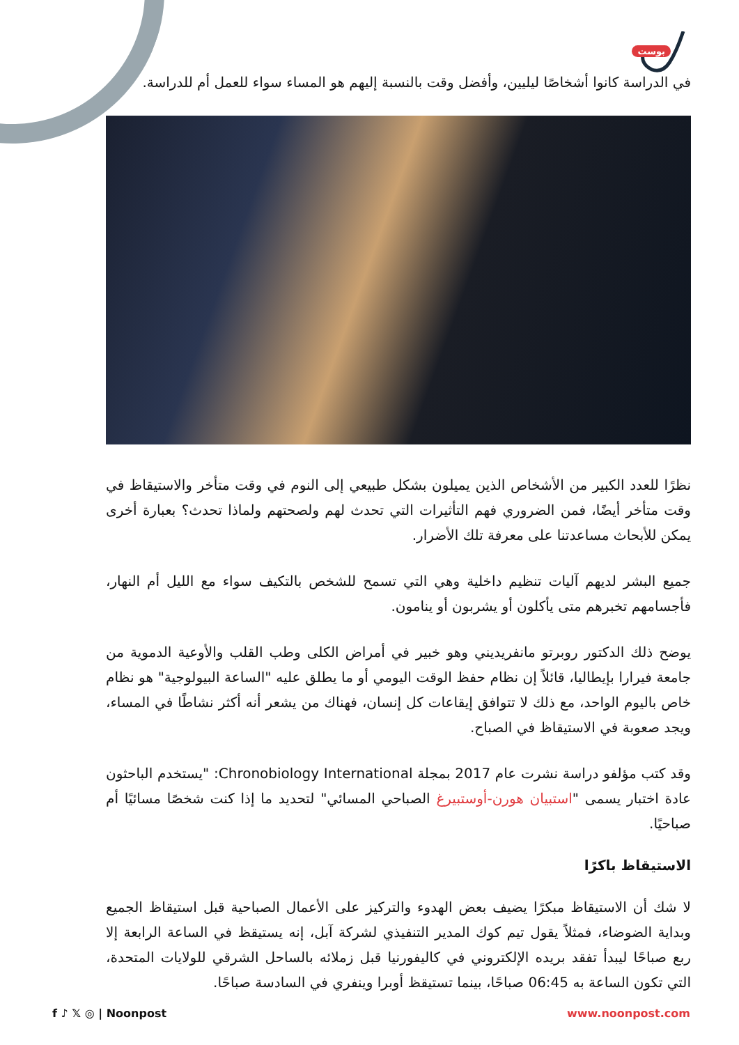بوست
في الدراسة كانوا أشخاصًا ليليين، وأفضل وقت بالنسبة إليهم هو المساء سواء للعمل أم للدراسة.
نظرًا للعدد الكبير من الأشخاص الذين يميلون بشكل طبيعي إلى النوم في وقت متأخر والاستيقاظ في وقت متأخر أيضًا، فمن الضروري فهم التأثيرات التي تحدث لهم ولصحتهم ولماذا تحدث؟ بعبارة أخرى يمكن للأبحاث مساعدتنا على معرفة تلك الأضرار.
جميع البشر لديهم آليات تنظيم داخلية وهي التي تسمح للشخص بالتكيف سواء مع الليل أم النهار، فأجسامهم تخبرهم متى يأكلون أو يشربون أو ينامون.
يوضح ذلك الدكتور روبرتو مانفريديني وهو خبير في أمراض الكلى وطب القلب والأوعية الدموية من جامعة فيرارا بإيطاليا، قائلاً إن نظام حفظ الوقت اليومي أو ما يطلق عليه "الساعة البيولوجية" هو نظام خاص باليوم الواحد، مع ذلك لا تتوافق إيقاعات كل إنسان، فهناك من يشعر أنه أكثر نشاطًا في المساء، ويجد صعوبة في الاستيقاظ في الصباح.
وقد كتب مؤلفو دراسة نشرت عام 2017 بمجلة Chronobiology International: "يستخدم الباحثون عادة اختبار يسمى "استبيان هورن-أوستبيرغ الصباحي المسائي" لتحديد ما إذا كنت شخصًا مسائيًا أم صباحيًا.
الاستيقاظ باكرًا
لا شك أن الاستيقاظ مبكرًا يضيف بعض الهدوء والتركيز على الأعمال الصباحية قبل استيقاظ الجميع وبداية الضوضاء، فمثلاً يقول تيم كوك المدير التنفيذي لشركة آبل، إنه يستيقظ في الساعة الرابعة إلا ربع صباحًا ليبدأ تفقد بريده الإلكتروني في كاليفورنيا قبل زملائه بالساحل الشرقي للولايات المتحدة، التي تكون الساعة به 06:45 صباحًا، بينما تستيقظ أوبرا وينفري في السادسة صباحًا.
f ♪ 𝕏 ◎ | Noonpost www.noonpost.com